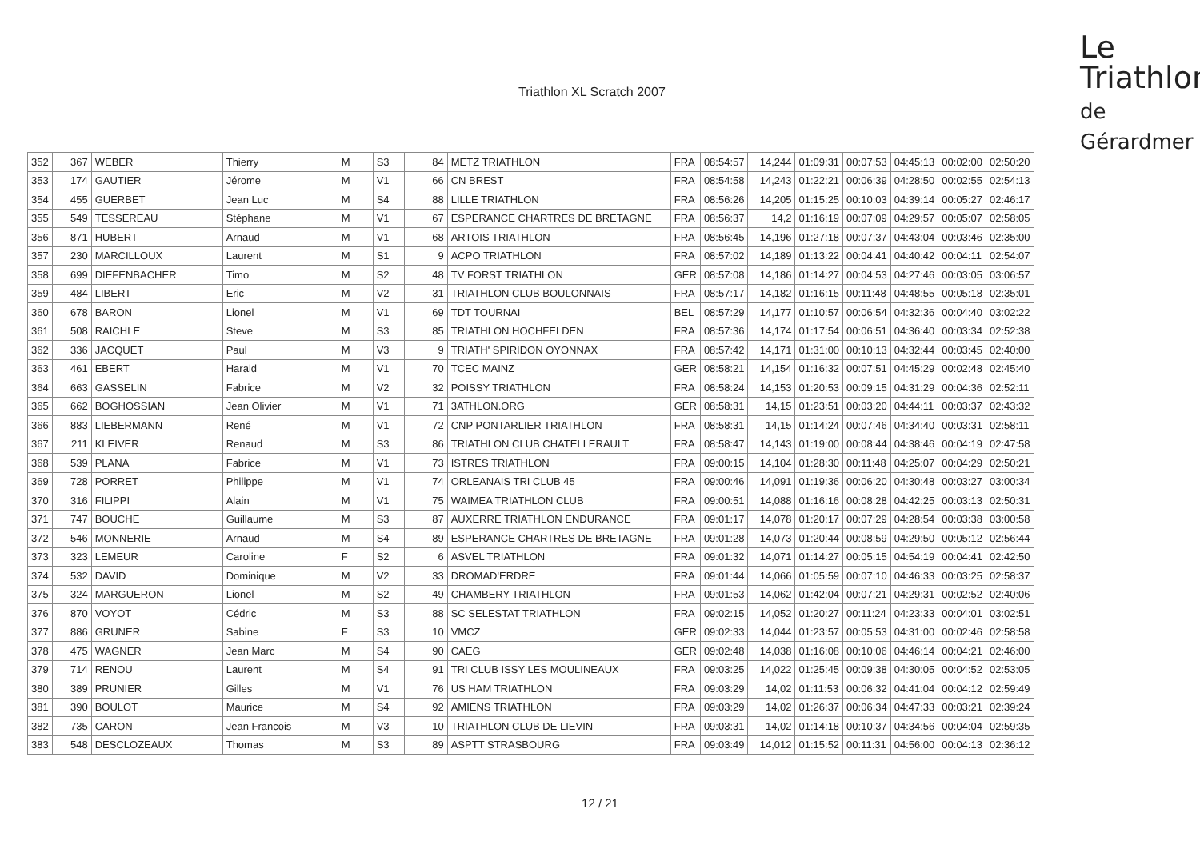Triathlon XL Scratch 2007
Le
Triathlon
de Gérardmer
| 352 | 367 | WEBER | Thierry | M | S3 | 84 | METZ TRIATHLON | FRA | 08:54:57 | 14,244 | 01:09:31 | 00:07:53 | 04:45:13 | 00:02:00 | 02:50:20 |
| 353 | 174 | GAUTIER | Jérome | M | V1 | 66 | CN BREST | FRA | 08:54:58 | 14,243 | 01:22:21 | 00:06:39 | 04:28:50 | 00:02:55 | 02:54:13 |
| 354 | 455 | GUERBET | Jean Luc | M | S4 | 88 | LILLE TRIATHLON | FRA | 08:56:26 | 14,205 | 01:15:25 | 00:10:03 | 04:39:14 | 00:05:27 | 02:46:17 |
| 355 | 549 | TESSEREAU | Stéphane | M | V1 | 67 | ESPERANCE CHARTRES DE BRETAGNE | FRA | 08:56:37 | 14,2 | 01:16:19 | 00:07:09 | 04:29:57 | 00:05:07 | 02:58:05 |
| 356 | 871 | HUBERT | Arnaud | M | V1 | 68 | ARTOIS TRIATHLON | FRA | 08:56:45 | 14,196 | 01:27:18 | 00:07:37 | 04:43:04 | 00:03:46 | 02:35:00 |
| 357 | 230 | MARCILLOUX | Laurent | M | S1 | 9 | ACPO TRIATHLON | FRA | 08:57:02 | 14,189 | 01:13:22 | 00:04:41 | 04:40:42 | 00:04:11 | 02:54:07 |
| 358 | 699 | DIEFENBACHER | Timo | M | S2 | 48 | TV FORST TRIATHLON | GER | 08:57:08 | 14,186 | 01:14:27 | 00:04:53 | 04:27:46 | 00:03:05 | 03:06:57 |
| 359 | 484 | LIBERT | Eric | M | V2 | 31 | TRIATHLON CLUB BOULONNAIS | FRA | 08:57:17 | 14,182 | 01:16:15 | 00:11:48 | 04:48:55 | 00:05:18 | 02:35:01 |
| 360 | 678 | BARON | Lionel | M | V1 | 69 | TDT TOURNAI | BEL | 08:57:29 | 14,177 | 01:10:57 | 00:06:54 | 04:32:36 | 00:04:40 | 03:02:22 |
| 361 | 508 | RAICHLE | Steve | M | S3 | 85 | TRIATHLON HOCHFELDEN | FRA | 08:57:36 | 14,174 | 01:17:54 | 00:06:51 | 04:36:40 | 00:03:34 | 02:52:38 |
| 362 | 336 | JACQUET | Paul | M | V3 | 9 | TRIATH' SPIRIDON OYONNAX | FRA | 08:57:42 | 14,171 | 01:31:00 | 00:10:13 | 04:32:44 | 00:03:45 | 02:40:00 |
| 363 | 461 | EBERT | Harald | M | V1 | 70 | TCEC MAINZ | GER | 08:58:21 | 14,154 | 01:16:32 | 00:07:51 | 04:45:29 | 00:02:48 | 02:45:40 |
| 364 | 663 | GASSELIN | Fabrice | M | V2 | 32 | POISSY TRIATHLON | FRA | 08:58:24 | 14,153 | 01:20:53 | 00:09:15 | 04:31:29 | 00:04:36 | 02:52:11 |
| 365 | 662 | BOGHOSSIAN | Jean Olivier | M | V1 | 71 | 3ATHLON.ORG | GER | 08:58:31 | 14,15 | 01:23:51 | 00:03:20 | 04:44:11 | 00:03:37 | 02:43:32 |
| 366 | 883 | LIEBERMANN | René | M | V1 | 72 | CNP PONTARLIER TRIATHLON | FRA | 08:58:31 | 14,15 | 01:14:24 | 00:07:46 | 04:34:40 | 00:03:31 | 02:58:11 |
| 367 | 211 | KLEIVER | Renaud | M | S3 | 86 | TRIATHLON CLUB CHATELLERAULT | FRA | 08:58:47 | 14,143 | 01:19:00 | 00:08:44 | 04:38:46 | 00:04:19 | 02:47:58 |
| 368 | 539 | PLANA | Fabrice | M | V1 | 73 | ISTRES TRIATHLON | FRA | 09:00:15 | 14,104 | 01:28:30 | 00:11:48 | 04:25:07 | 00:04:29 | 02:50:21 |
| 369 | 728 | PORRET | Philippe | M | V1 | 74 | ORLEANAIS TRI CLUB 45 | FRA | 09:00:46 | 14,091 | 01:19:36 | 00:06:20 | 04:30:48 | 00:03:27 | 03:00:34 |
| 370 | 316 | FILIPPI | Alain | M | V1 | 75 | WAIMEA TRIATHLON CLUB | FRA | 09:00:51 | 14,088 | 01:16:16 | 00:08:28 | 04:42:25 | 00:03:13 | 02:50:31 |
| 371 | 747 | BOUCHE | Guillaume | M | S3 | 87 | AUXERRE TRIATHLON ENDURANCE | FRA | 09:01:17 | 14,078 | 01:20:17 | 00:07:29 | 04:28:54 | 00:03:38 | 03:00:58 |
| 372 | 546 | MONNERIE | Arnaud | M | S4 | 89 | ESPERANCE CHARTRES DE BRETAGNE | FRA | 09:01:28 | 14,073 | 01:20:44 | 00:08:59 | 04:29:50 | 00:05:12 | 02:56:44 |
| 373 | 323 | LEMEUR | Caroline | F | S2 | 6 | ASVEL TRIATHLON | FRA | 09:01:32 | 14,071 | 01:14:27 | 00:05:15 | 04:54:19 | 00:04:41 | 02:42:50 |
| 374 | 532 | DAVID | Dominique | M | V2 | 33 | DROMAD'ERDRE | FRA | 09:01:44 | 14,066 | 01:05:59 | 00:07:10 | 04:46:33 | 00:03:25 | 02:58:37 |
| 375 | 324 | MARGUERON | Lionel | M | S2 | 49 | CHAMBERY TRIATHLON | FRA | 09:01:53 | 14,062 | 01:42:04 | 00:07:21 | 04:29:31 | 00:02:52 | 02:40:06 |
| 376 | 870 | VOYOT | Cédric | M | S3 | 88 | SC SELESTAT TRIATHLON | FRA | 09:02:15 | 14,052 | 01:20:27 | 00:11:24 | 04:23:33 | 00:04:01 | 03:02:51 |
| 377 | 886 | GRUNER | Sabine | F | S3 | 10 | VMCZ | GER | 09:02:33 | 14,044 | 01:23:57 | 00:05:53 | 04:31:00 | 00:02:46 | 02:58:58 |
| 378 | 475 | WAGNER | Jean Marc | M | S4 | 90 | CAEG | GER | 09:02:48 | 14,038 | 01:16:08 | 00:10:06 | 04:46:14 | 00:04:21 | 02:46:00 |
| 379 | 714 | RENOU | Laurent | M | S4 | 91 | TRI CLUB ISSY LES MOULINEAUX | FRA | 09:03:25 | 14,022 | 01:25:45 | 00:09:38 | 04:30:05 | 00:04:52 | 02:53:05 |
| 380 | 389 | PRUNIER | Gilles | M | V1 | 76 | US HAM TRIATHLON | FRA | 09:03:29 | 14,02 | 01:11:53 | 00:06:32 | 04:41:04 | 00:04:12 | 02:59:49 |
| 381 | 390 | BOULOT | Maurice | M | S4 | 92 | AMIENS TRIATHLON | FRA | 09:03:29 | 14,02 | 01:26:37 | 00:06:34 | 04:47:33 | 00:03:21 | 02:39:24 |
| 382 | 735 | CARON | Jean Francois | M | V3 | 10 | TRIATHLON CLUB DE LIEVIN | FRA | 09:03:31 | 14,02 | 01:14:18 | 00:10:37 | 04:34:56 | 00:04:04 | 02:59:35 |
| 383 | 548 | DESCLOZEAUX | Thomas | M | S3 | 89 | ASPTT STRASBOURG | FRA | 09:03:49 | 14,012 | 01:15:52 | 00:11:31 | 04:56:00 | 00:04:13 | 02:36:12 |
12 / 21